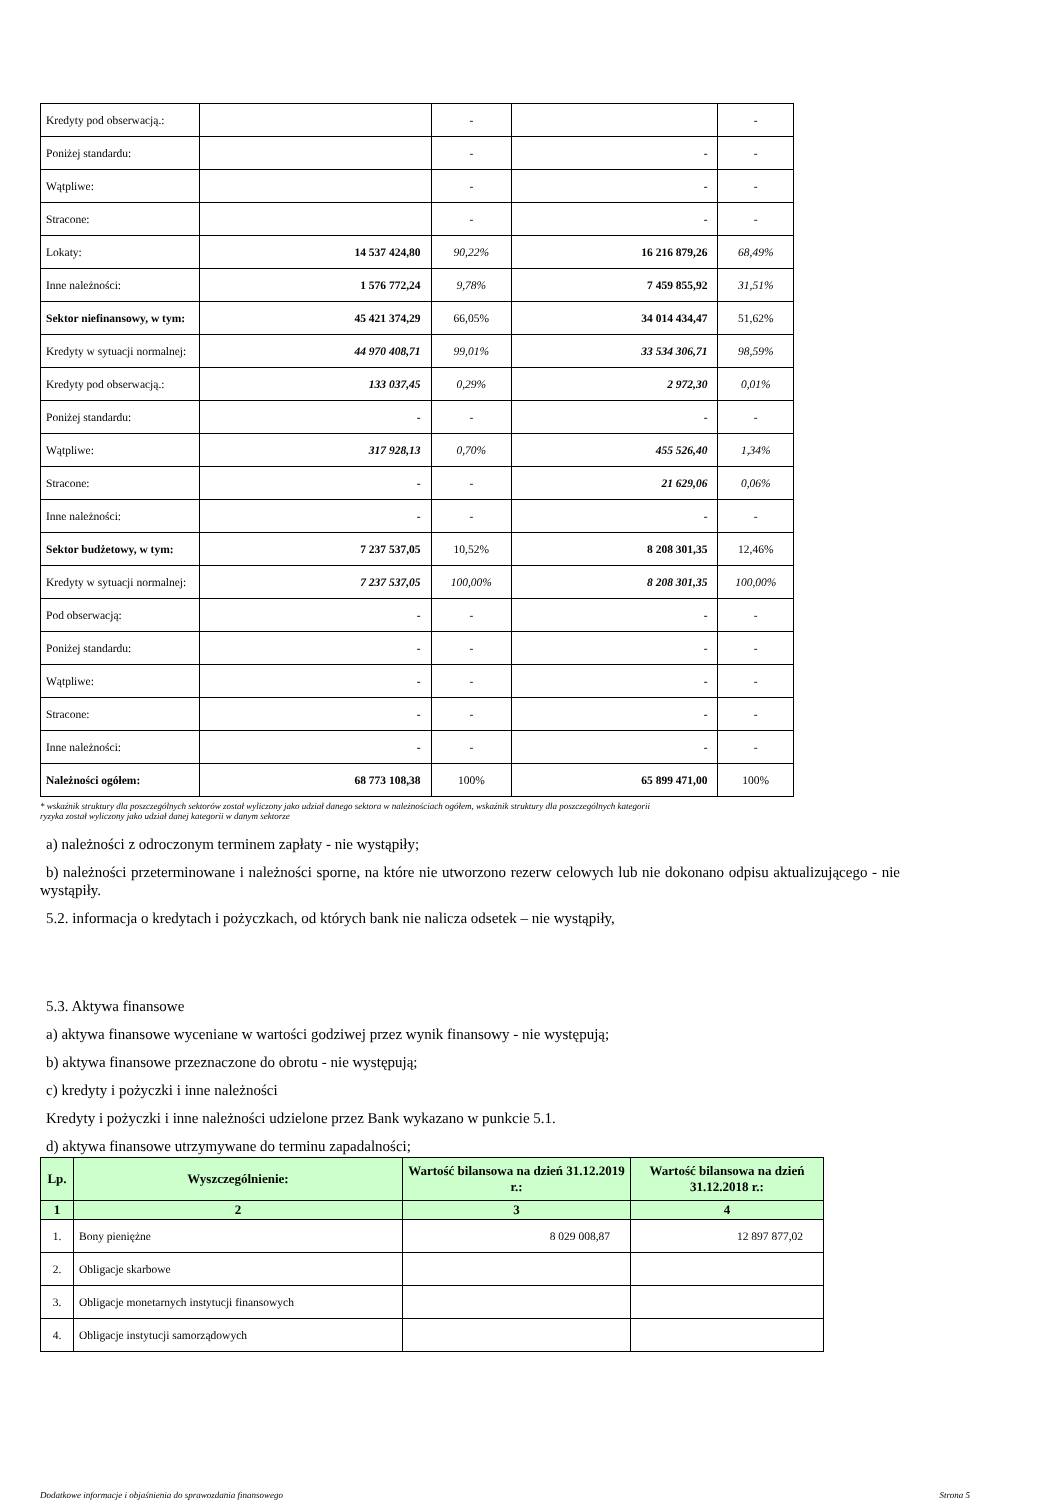| Kredyty pod obserwacją.: | | - | | - |
| Poniżej standardu: | | - | - | - |
| Wątpliwe: | | - | - | - |
| Stracone: | | - | - | - |
| Lokaty: | 14 537 424,80 | 90,22% | 16 216 879,26 | 68,49% |
| Inne należności: | 1 576 772,24 | 9,78% | 7 459 855,92 | 31,51% |
| Sektor niefinansowy, w tym: | 45 421 374,29 | 66,05% | 34 014 434,47 | 51,62% |
| Kredyty w sytuacji normalnej: | 44 970 408,71 | 99,01% | 33 534 306,71 | 98,59% |
| Kredyty pod obserwacją.: | 133 037,45 | 0,29% | 2 972,30 | 0,01% |
| Poniżej standardu: | - | - | - | - |
| Wątpliwe: | 317 928,13 | 0,70% | 455 526,40 | 1,34% |
| Stracone: | - | - | 21 629,06 | 0,06% |
| Inne należności: | - | - | - | - |
| Sektor budżetowy, w tym: | 7 237 537,05 | 10,52% | 8 208 301,35 | 12,46% |
| Kredyty w sytuacji normalnej: | 7 237 537,05 | 100,00% | 8 208 301,35 | 100,00% |
| Pod obserwacją: | - | - | - | - |
| Poniżej standardu: | - | - | - | - |
| Wątpliwe: | - | - | - | - |
| Stracone: | - | - | - | - |
| Inne należności: | - | - | - | - |
| Należności ogółem: | 68 773 108,38 | 100% | 65 899 471,00 | 100% |
* wskaźnik struktury dla poszczególnych sektorów został wyliczony jako udział danego sektora w należnościach ogółem, wskaźnik struktury dla poszczególnych kategorii
ryzyka został wyliczony jako udział danej kategorii w danym sektorze
a) należności z odroczonym terminem zapłaty - nie wystąpiły;
b) należności przeterminowane i należności sporne, na które nie utworzono rezerw celowych lub nie dokonano odpisu aktualizującego - nie wystąpiły.
5.2. informacja o kredytach i pożyczkach, od których bank nie nalicza odsetek – nie wystąpiły,
5.3. Aktywa finansowe
a) aktywa finansowe wyceniane w wartości godziwej przez wynik finansowy - nie występują;
b) aktywa finansowe przeznaczone do obrotu - nie występują;
c) kredyty i pożyczki i inne należności
Kredyty i pożyczki i inne należności udzielone przez Bank wykazano w punkcie 5.1.
d) aktywa finansowe utrzymywane do terminu zapadalności;
| Lp. | Wyszczególnienie: | Wartość bilansowa na dzień 31.12.2019 r.: | Wartość bilansowa na dzień 31.12.2018 r.: |
| --- | --- | --- | --- |
| 1 | 2 | 3 | 4 |
| 1. | Bony pieniężne | 8 029 008,87 | 12 897 877,02 |
| 2. | Obligacje skarbowe | | |
| 3. | Obligacje monetarnych instytucji finansowych | | |
| 4. | Obligacje instytucji samorządowych | | |
Dodatkowe informacje i objaśnienia do sprawozdania finansowego Strona 5